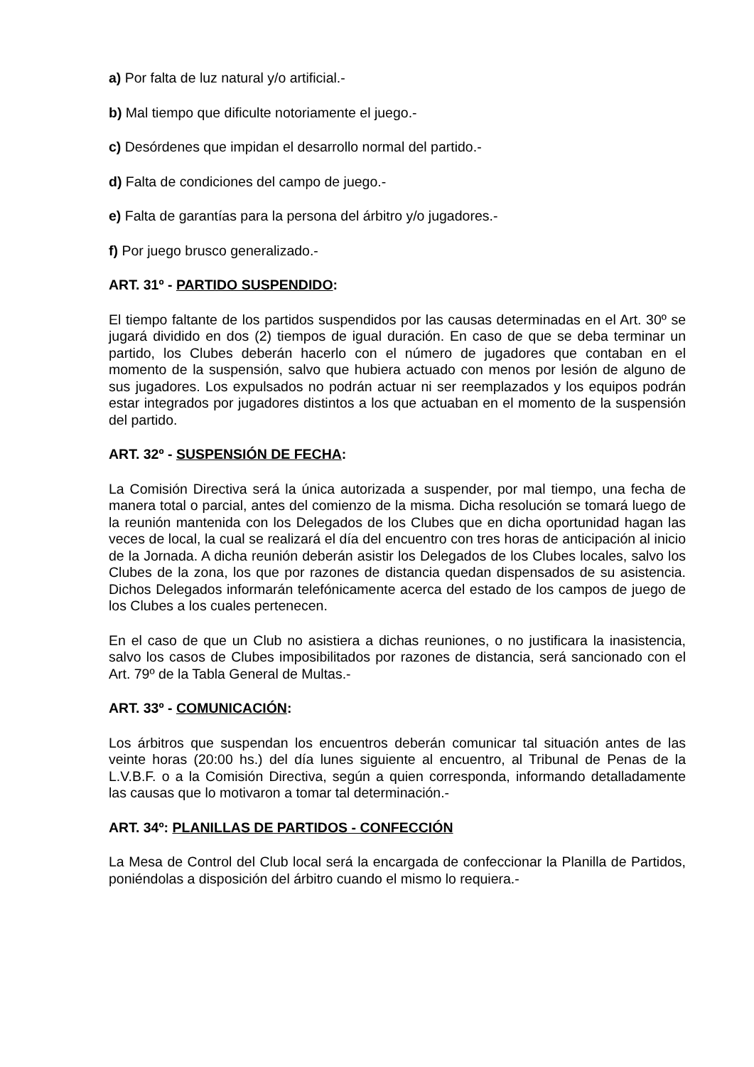a) Por falta de luz natural y/o artificial.-
b) Mal tiempo que dificulte notoriamente el juego.-
c) Desórdenes que impidan el desarrollo normal del partido.-
d) Falta de condiciones del campo de juego.-
e) Falta de garantías para la persona del árbitro y/o jugadores.-
f) Por juego brusco generalizado.-
ART. 31º - PARTIDO SUSPENDIDO:
El tiempo faltante de los partidos suspendidos por las causas determinadas en el Art. 30º se jugará dividido en dos (2) tiempos de igual duración. En caso de que se deba terminar un partido, los Clubes deberán hacerlo con el número de jugadores que contaban en el momento de la suspensión, salvo que hubiera actuado con menos por lesión de alguno de sus jugadores. Los expulsados no podrán actuar ni ser reemplazados y los equipos podrán estar integrados por jugadores distintos a los que actuaban en el momento de la suspensión del partido.
ART. 32º - SUSPENSIÓN DE FECHA:
La Comisión Directiva será la única autorizada a suspender, por mal tiempo, una fecha de manera total o parcial, antes del comienzo de la misma. Dicha resolución se tomará luego de la reunión mantenida con los Delegados de los Clubes que en dicha oportunidad hagan las veces de local, la cual se realizará el día del encuentro con tres horas de anticipación al inicio de la Jornada. A dicha reunión deberán asistir los Delegados de los Clubes locales, salvo los Clubes de la zona, los que por razones de distancia quedan dispensados de su asistencia. Dichos Delegados informarán telefónicamente acerca del estado de los campos de juego de los Clubes a los cuales pertenecen.
En el caso de que un Club no asistiera a dichas reuniones, o no justificara la inasistencia, salvo los casos de Clubes imposibilitados por razones de distancia, será sancionado con el Art. 79º de la Tabla General de Multas.-
ART. 33º - COMUNICACIÓN:
Los árbitros que suspendan los encuentros deberán comunicar tal situación antes de las veinte horas (20:00 hs.) del día lunes siguiente al encuentro, al Tribunal de Penas de la L.V.B.F. o a la Comisión Directiva, según a quien corresponda, informando detalladamente las causas que lo motivaron a tomar tal determinación.-
ART. 34º: PLANILLAS DE PARTIDOS - CONFECCIÓN
La Mesa de Control del Club local será la encargada de confeccionar la Planilla de Partidos, poniéndolas a disposición del árbitro cuando el mismo lo requiera.-